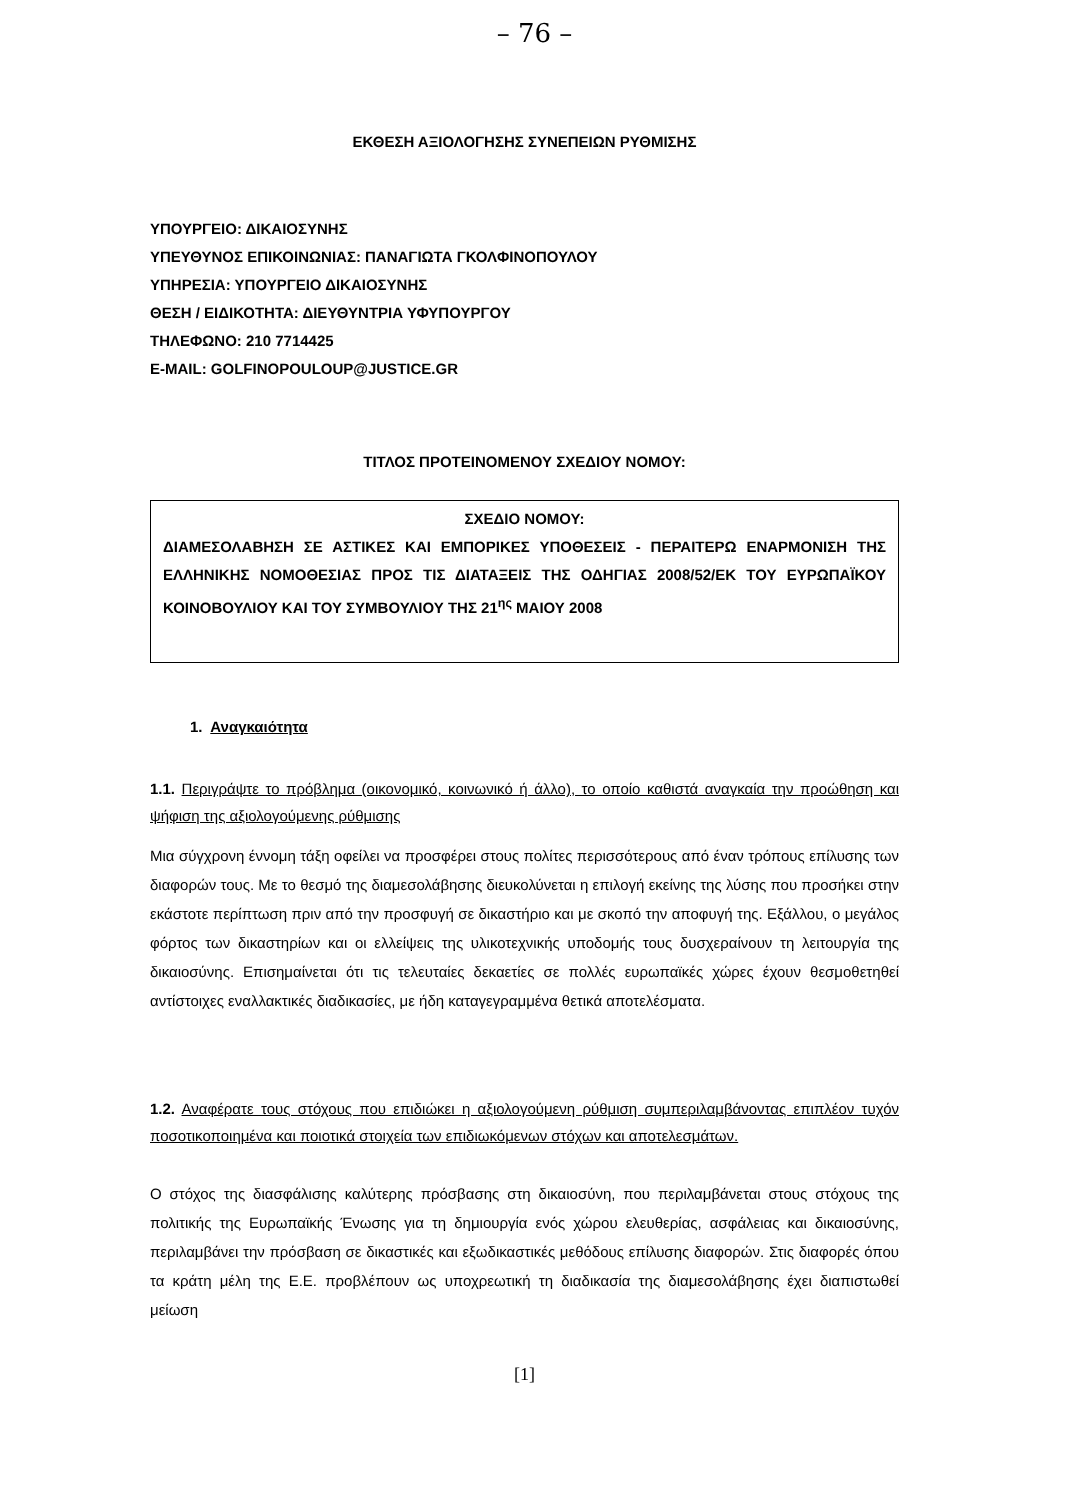– 76 –
ΕΚΘΕΣΗ ΑΞΙΟΛΟΓΗΣΗΣ ΣΥΝΕΠΕΙΩΝ ΡΥΘΜΙΣΗΣ
ΥΠΟΥΡΓΕΙΟ: ΔΙΚΑΙΟΣΥΝΗΣ
ΥΠΕΥΘΥΝΟΣ ΕΠΙΚΟΙΝΩΝΙΑΣ: ΠΑΝΑΓΙΩΤΑ ΓΚΟΛΦΙΝΟΠΟΥΛΟΥ
ΥΠΗΡΕΣΙΑ: ΥΠΟΥΡΓΕΙΟ ΔΙΚΑΙΟΣΥΝΗΣ
ΘΕΣΗ / ΕΙΔΙΚΟΤΗΤΑ: ΔΙΕΥΘΥΝΤΡΙΑ ΥΦΥΠΟΥΡΓΟΥ
ΤΗΛΕΦΩΝΟ: 210 7714425
E-MAIL: GOLFINOPOULOUP@JUSTICE.GR
ΤΙΤΛΟΣ ΠΡΟΤΕΙΝΟΜΕΝΟΥ ΣΧΕΔΙΟΥ ΝΟΜΟΥ:
ΣΧΕΔΙΟ ΝΟΜΟΥ:
ΔΙΑΜΕΣΟΛΑΒΗΣΗ ΣΕ ΑΣΤΙΚΕΣ ΚΑΙ ΕΜΠΟΡΙΚΕΣ ΥΠΟΘΕΣΕΙΣ - ΠΕΡΑΙΤΕΡΩ ΕΝΑΡΜΟΝΙΣΗ ΤΗΣ ΕΛΛΗΝΙΚΗΣ ΝΟΜΟΘΕΣΙΑΣ ΠΡΟΣ ΤΙΣ ΔΙΑΤΑΞΕΙΣ ΤΗΣ ΟΔΗΓΙΑΣ 2008/52/ΕΚ ΤΟΥ ΕΥΡΩΠΑΪΚΟΥ ΚΟΙΝΟΒΟΥΛΙΟΥ ΚΑΙ ΤΟΥ ΣΥΜΒΟΥΛΙΟΥ ΤΗΣ 21<sup>ης</sup> ΜΑΙΟΥ 2008
1. Αναγκαιότητα
1.1. Περιγράψτε το πρόβλημα (οικονομικό, κοινωνικό ή άλλο), το οποίο καθιστά αναγκαία την προώθηση και ψήφιση της αξιολογούμενης ρύθμισης
Μια σύγχρονη έννομη τάξη οφείλει να προσφέρει στους πολίτες περισσότερους από έναν τρόπους επίλυσης των διαφορών τους. Με το θεσμό της διαμεσολάβησης διευκολύνεται η επιλογή εκείνης της λύσης που προσήκει στην εκάστοτε περίπτωση πριν από την προσφυγή σε δικαστήριο και με σκοπό την αποφυγή της. Εξάλλου, ο μεγάλος φόρτος των δικαστηρίων και οι ελλείψεις της υλικοτεχνικής υποδομής τους δυσχεραίνουν τη λειτουργία της δικαιοσύνης. Επισημαίνεται ότι τις τελευταίες δεκαετίες σε πολλές ευρωπαϊκές χώρες έχουν θεσμοθετηθεί αντίστοιχες εναλλακτικές διαδικασίες, με ήδη καταγεγραμμένα θετικά αποτελέσματα.
1.2. Αναφέρατε τους στόχους που επιδιώκει η αξιολογούμενη ρύθμιση συμπεριλαμβάνοντας επιπλέον τυχόν ποσοτικοποιημένα και ποιοτικά στοιχεία των επιδιωκόμενων στόχων και αποτελεσμάτων.
Ο στόχος της διασφάλισης καλύτερης πρόσβασης στη δικαιοσύνη, που περιλαμβάνεται στους στόχους της πολιτικής της Ευρωπαϊκής Ένωσης για τη δημιουργία ενός χώρου ελευθερίας, ασφάλειας και δικαιοσύνης, περιλαμβάνει την πρόσβαση σε δικαστικές και εξωδικαστικές μεθόδους επίλυσης διαφορών. Στις διαφορές όπου τα κράτη μέλη της Ε.Ε. προβλέπουν ως υποχρεωτική τη διαδικασία της διαμεσολάβησης έχει διαπιστωθεί μείωση
[1]